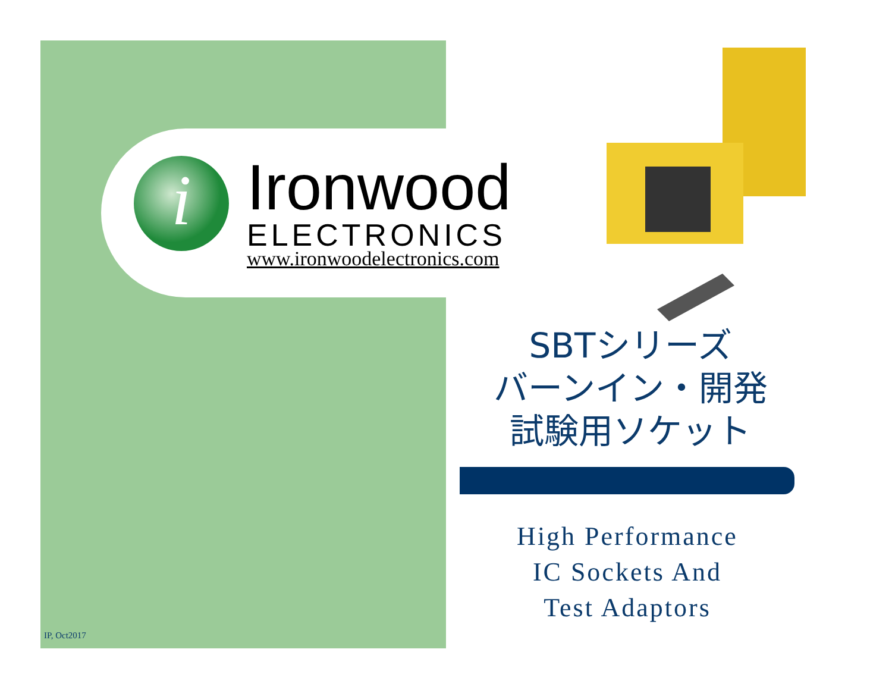i
Ironwood
ELECTRONICS
www.ironwoodelectronics.com
SBTシリーズ
バーンイン・開発
試験用ソケット
High Performance
IC Sockets And
Test Adaptors
IP, Oct2017